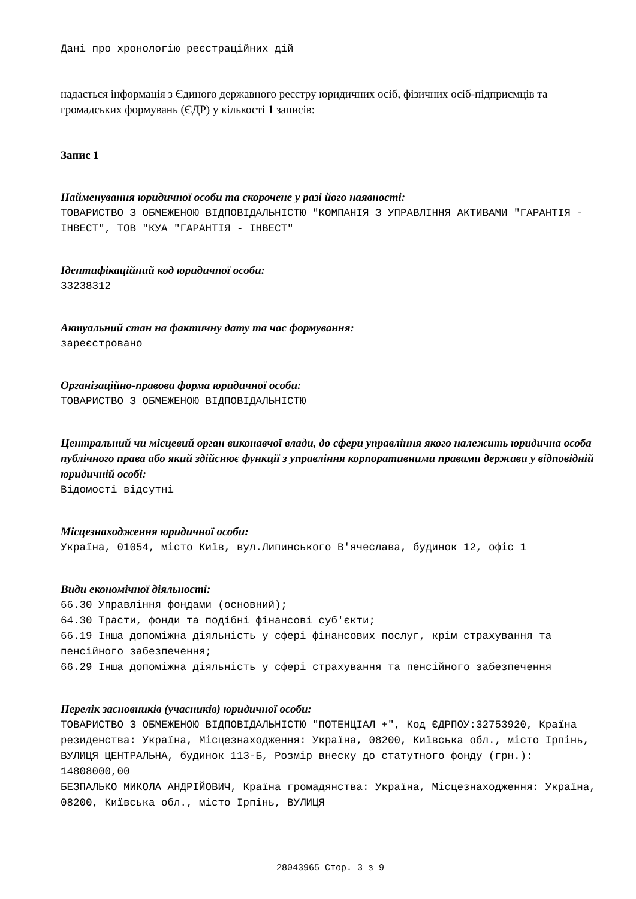Дані про хронологію реєстраційних дій
надається інформація з Єдиного державного реєстру юридичних осіб, фізичних осіб-підприємців та громадських формувань (ЄДР) у кількості 1 записів:
Запис 1
Найменування юридичної особи та скорочене у разі його наявності:
ТОВАРИСТВО З ОБМЕЖЕНОЮ ВІДПОВІДАЛЬНІСТЮ "КОМПАНІЯ З УПРАВЛІННЯ АКТИВАМИ "ГАРАНТІЯ - ІНВЕСТ", ТОВ "КУА "ГАРАНТІЯ - ІНВЕСТ"
Ідентифікаційний код юридичної особи:
33238312
Актуальний стан на фактичну дату та час формування:
зареєстровано
Організаційно-правова форма юридичної особи:
ТОВАРИСТВО З ОБМЕЖЕНОЮ ВІДПОВІДАЛЬНІСТЮ
Центральний чи місцевий орган виконавчої влади, до сфери управління якого належить юридична особа публічного права або який здійснює функції з управління корпоративними правами держави у відповідній юридичній особі:
Відомості відсутні
Місцезнаходження юридичної особи:
Україна, 01054, місто Київ, вул.Липинського В'ячеслава, будинок 12, офіс 1
Види економічної діяльності:
66.30 Управління фондами (основний);
64.30 Трасти, фонди та подібні фінансові суб'єкти;
66.19 Інша допоміжна діяльність у сфері фінансових послуг, крім страхування та пенсійного забезпечення;
66.29 Інша допоміжна діяльність у сфері страхування та пенсійного забезпечення
Перелік засновників (учасників) юридичної особи:
ТОВАРИСТВО З ОБМЕЖЕНОЮ ВІДПОВІДАЛЬНІСТЮ "ПОТЕНЦІАЛ +", Код ЄДРПОУ:32753920, Країна резиденства: Україна, Місцезнаходження: Україна, 08200, Київська обл., місто Ірпінь, ВУЛИЦЯ ЦЕНТРАЛЬНА, будинок 113-Б, Розмір внеску до статутного фонду (грн.): 14808000,00
БЕЗПАЛЬКО МИКОЛА АНДРІЙОВИЧ, Країна громадянства: Україна, Місцезнаходження: Україна, 08200, Київська обл., місто Ірпінь, ВУЛИЦЯ
28043965 Стор. 3 з 9